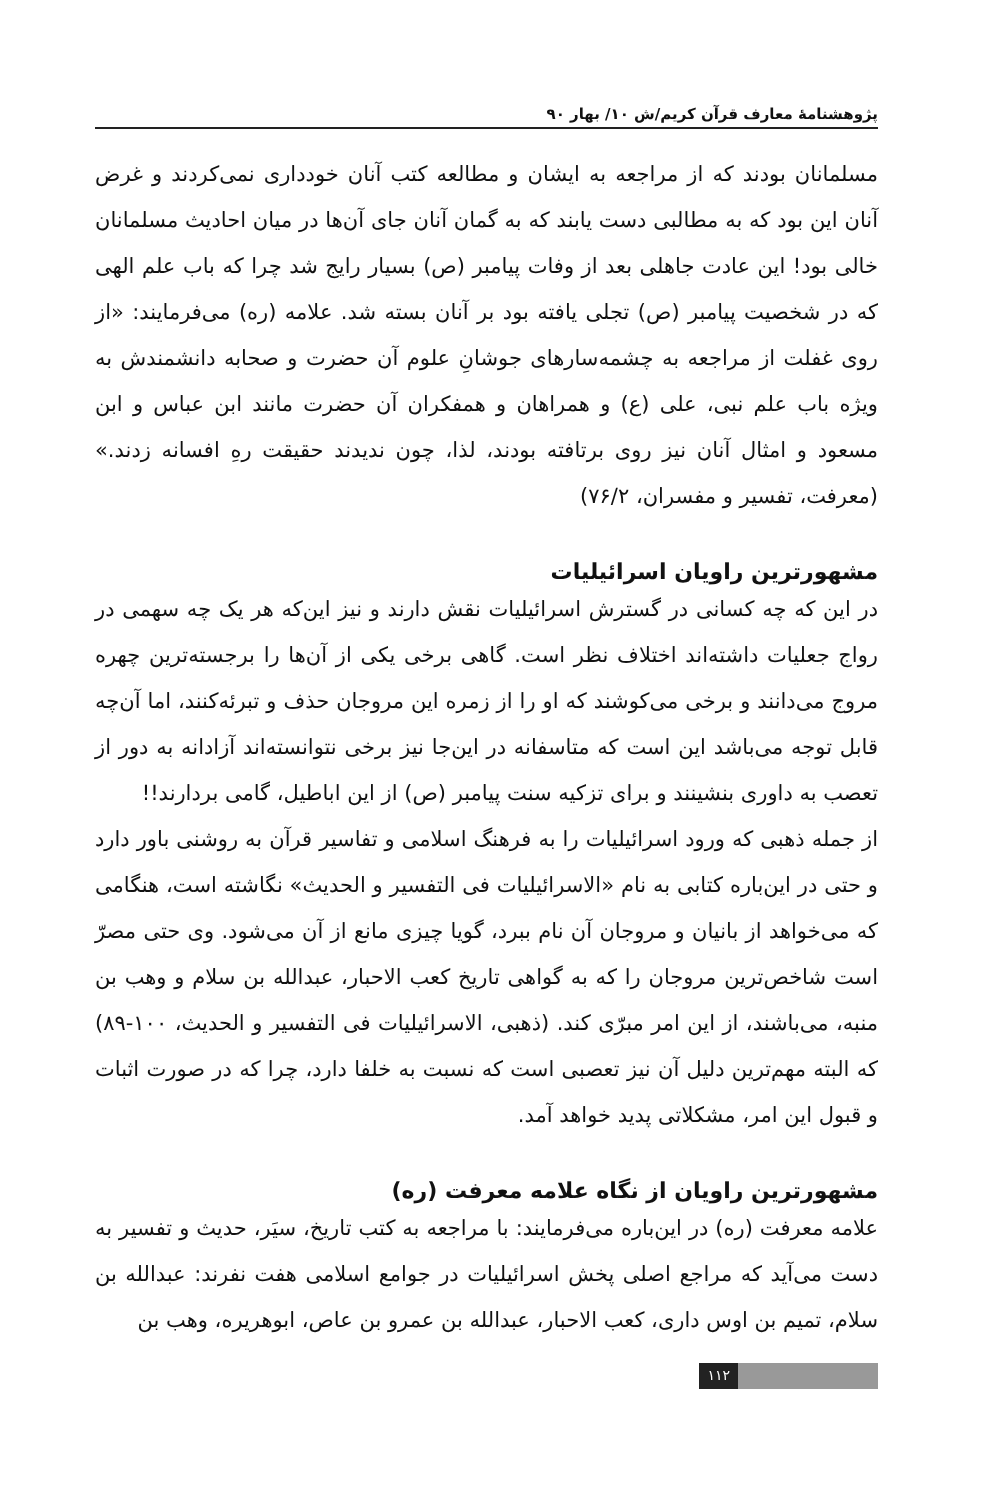پژوهشنامهٔ معارف قرآن کریم/ش ۱۰/ بهار ۹۰
مسلمانان بودند که از مراجعه به ایشان و مطالعه کتب آنان خودداری نمی‌کردند و غرض آنان این بود که به مطالبی دست یابند که به گمان آنان جای آن‌ها در میان احادیث مسلمانان خالی بود! این عادت جاهلی بعد از وفات پیامبر (ص) بسیار رایج شد چرا که باب علم الهی که در شخصیت پیامبر (ص) تجلی یافته بود بر آنان بسته شد. علامه (ره) می‌فرمایند: «از روی غفلت از مراجعه به چشمه‌سارهای جوشانِ علوم آن حضرت و صحابه دانشمندش به ویژه باب علم نبی، علی (ع) و همراهان و همفکران آن حضرت مانند ابن عباس و ابن مسعود و امثال آنان نیز روی برتافته بودند، لذا، چون ندیدند حقیقت رهِ افسانه زدند.» (معرفت، تفسیر و مفسران، ۷۶/۲)
مشهورترین راویان اسرائیلیات
در این که چه کسانی در گسترش اسرائیلیات نقش دارند و نیز این‌که هر یک چه سهمی در رواج جعلیات داشته‌اند اختلاف نظر است. گاهی برخی یکی از آن‌ها را برجسته‌ترین چهره مروج می‌دانند و برخی می‌کوشند که او را از زمره این مروجان حذف و تبرئه‌کنند، اما آن‌چه قابل توجه می‌باشد این است که متاسفانه در این‌جا نیز برخی نتوانسته‌اند آزادانه به دور از تعصب به داوری بنشینند و برای تزکیه سنت پیامبر (ص) از این اباطیل، گامی بردارند!!
از جمله ذهبی که ورود اسرائیلیات را به فرهنگ اسلامی و تفاسیر قرآن به روشنی باور دارد و حتی در این‌باره کتابی به نام «الاسرائیلیات فی التفسیر و الحدیث» نگاشته است، هنگامی که می‌خواهد از بانیان و مروجان آن نام ببرد، گویا چیزی مانع از آن می‌شود. وی حتی مصرّ است شاخص‌ترین مروجان را که به گواهی تاریخ کعب الاحبار، عبدالله بن سلام و وهب بن منبه، می‌باشند، از این امر مبرّی کند. (ذهبی، الاسرائیلیات فی التفسیر و الحدیث، ۱۰۰-۸۹) که البته مهم‌ترین دلیل آن نیز تعصبی است که نسبت به خلفا دارد، چرا که در صورت اثبات و قبول این امر، مشکلاتی پدید خواهد آمد.
مشهورترین راویان از نگاه علامه معرفت (ره)
علامه معرفت (ره) در این‌باره می‌فرمایند: با مراجعه به کتب تاریخ، سیَر، حدیث و تفسیر به دست می‌آید که مراجع اصلی پخش اسرائیلیات در جوامع اسلامی هفت نفرند: عبدالله بن سلام، تمیم بن اوس داری، کعب الاحبار، عبدالله بن عمرو بن عاص، ابوهریره، وهب بن
۱۱۲